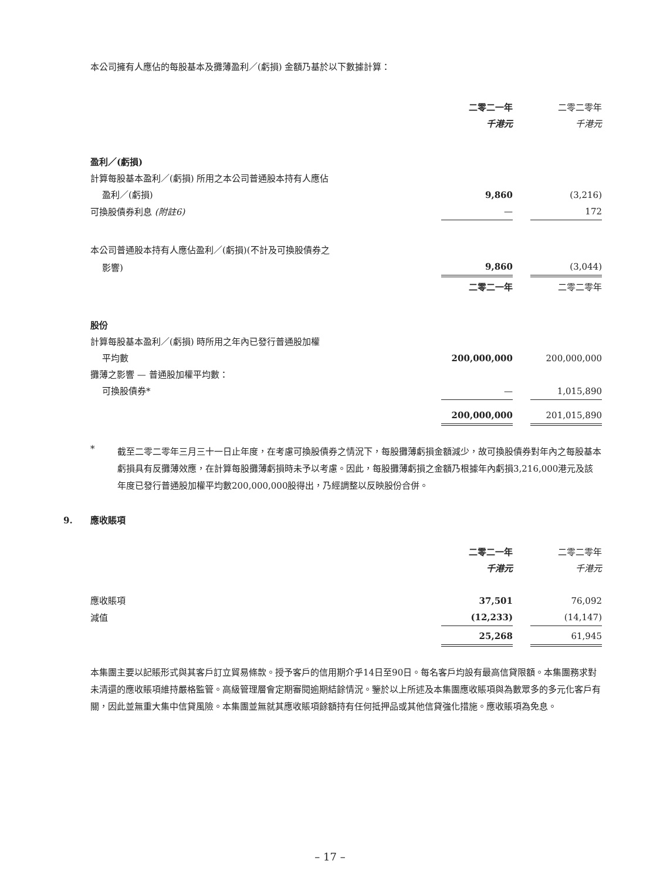本公司擁有人應佔的每股基本及攤薄盈利／(虧損) 金額乃基於以下數據計算：
| | 二零二一年 | | 二零二零年 |
| | 千港元 | | 千港元 |
| 盈利／(虧損) | | | |
| 計算每股基本盈利／(虧損) 所用之本公司普通股本持有人應佔 | | | |
| 盈利／(虧損) | 9,860 | | (3,216) |
| 可換股債券利息 (附註6) | — | | 172 |
| 本公司普通股本持有人應佔盈利／(虧損)(不計及可換股債券之 | | | |
| 影響) | 9,860 | | (3,044) |
| | 二零二一年 | | 二零二零年 |
| 股份 | | | |
| 計算每股基本盈利／(虧損) 時所用之年內已發行普通股加權 | | | |
| 平均數 | 200,000,000 | | 200,000,000 |
| 攤薄之影響 — 普通股加權平均數： | | | |
| 可換股債券* | — | | 1,015,890 |
| | 200,000,000 | | 201,015,890 |
*
截至二零二零年三月三十一日止年度，在考慮可換股債券之情況下，每股攤薄虧損金額減少，故可換股債券對年內之每股基本虧損具有反攤薄效應，在計算每股攤薄虧損時未予以考慮。因此，每股攤薄虧損之金額乃根據年內虧損3,216,000港元及該年度已發行普通股加權平均數200,000,000股得出，乃經調整以反映股份合併。
9. 應收賬項
| | 二零二一年 | | 二零二零年 |
| | 千港元 | | 千港元 |
| 應收賬項 | 37,501 | | 76,092 |
| 減值 | (12,233) | | (14,147) |
| | 25,268 | | 61,945 |
本集團主要以記賬形式與其客戶訂立貿易條款。授予客戶的信用期介乎14日至90日。每名客戶均設有最高信貸限額。本集團務求對未清還的應收賬項維持嚴格監管。高級管理層會定期審閱逾期結餘情況。鑒於以上所述及本集團應收賬項與為數眾多的多元化客戶有關，因此並無重大集中信貸風險。本集團並無就其應收賬項餘額持有任何抵押品或其他信貸強化措施。應收賬項為免息。
– 17 –